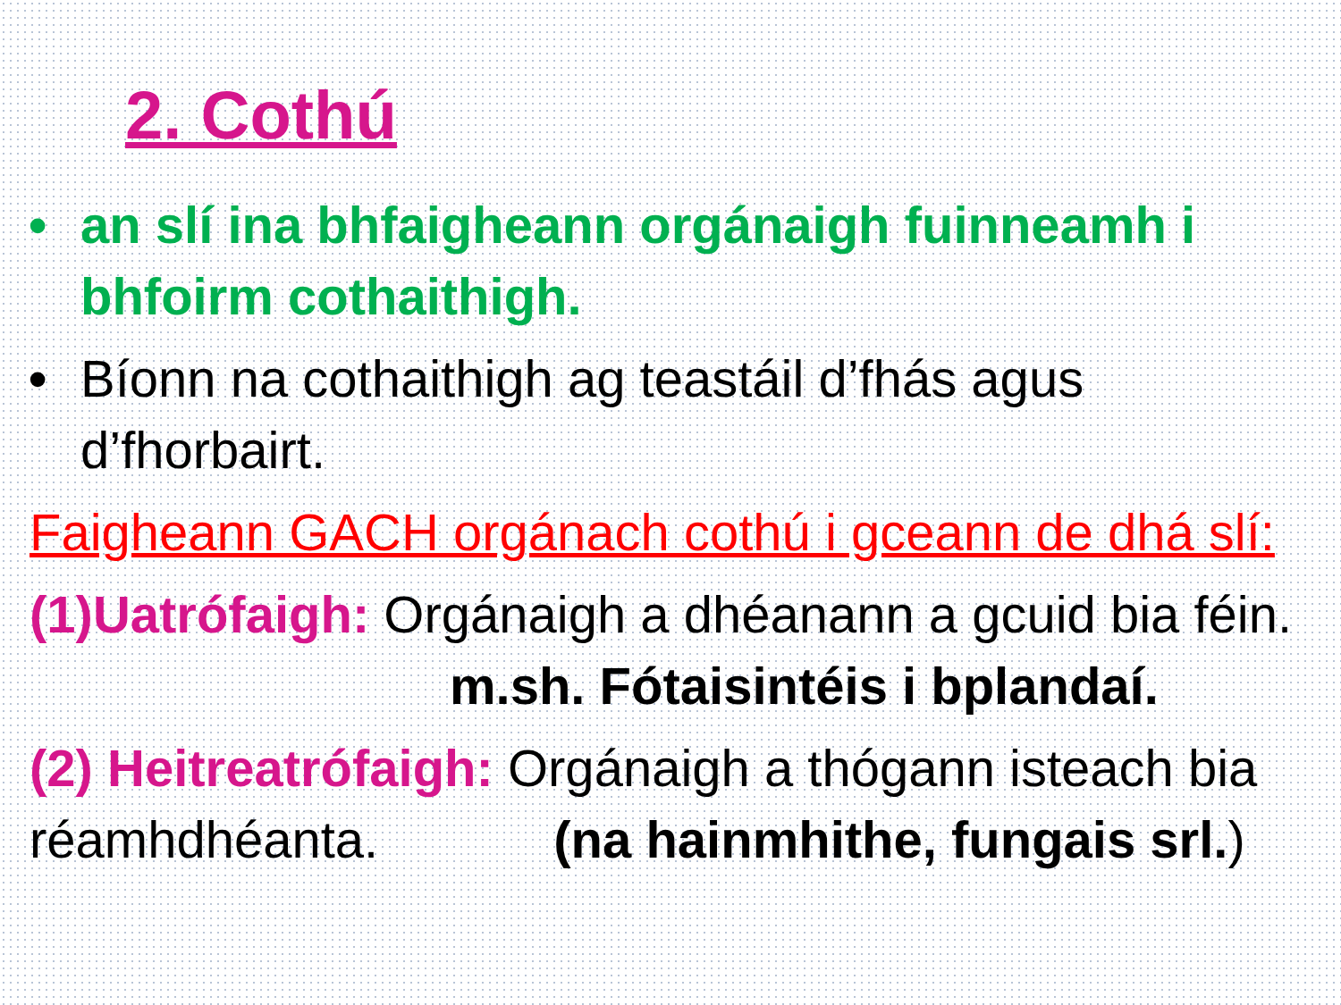2. Cothú
• an slí ina bhfaigheann orgánaigh fuinneamh i bhfoirm cothaithigh.
• Bíonn na cothaithigh ag teastáil d’fhás agus d’fhorbairt.
Faigheann GACH orgánach cothú i gceann de dhá slí:
(1)Uatrófaigh: Orgánaigh a dhéanann a gcuid bia féin. m.sh. Fótaisintéis i bplandaí.
(2) Heitreatrófaigh: Orgánaigh a thógann isteach bia réamhdhéanta. (na hainmhithe, fungais srl.)